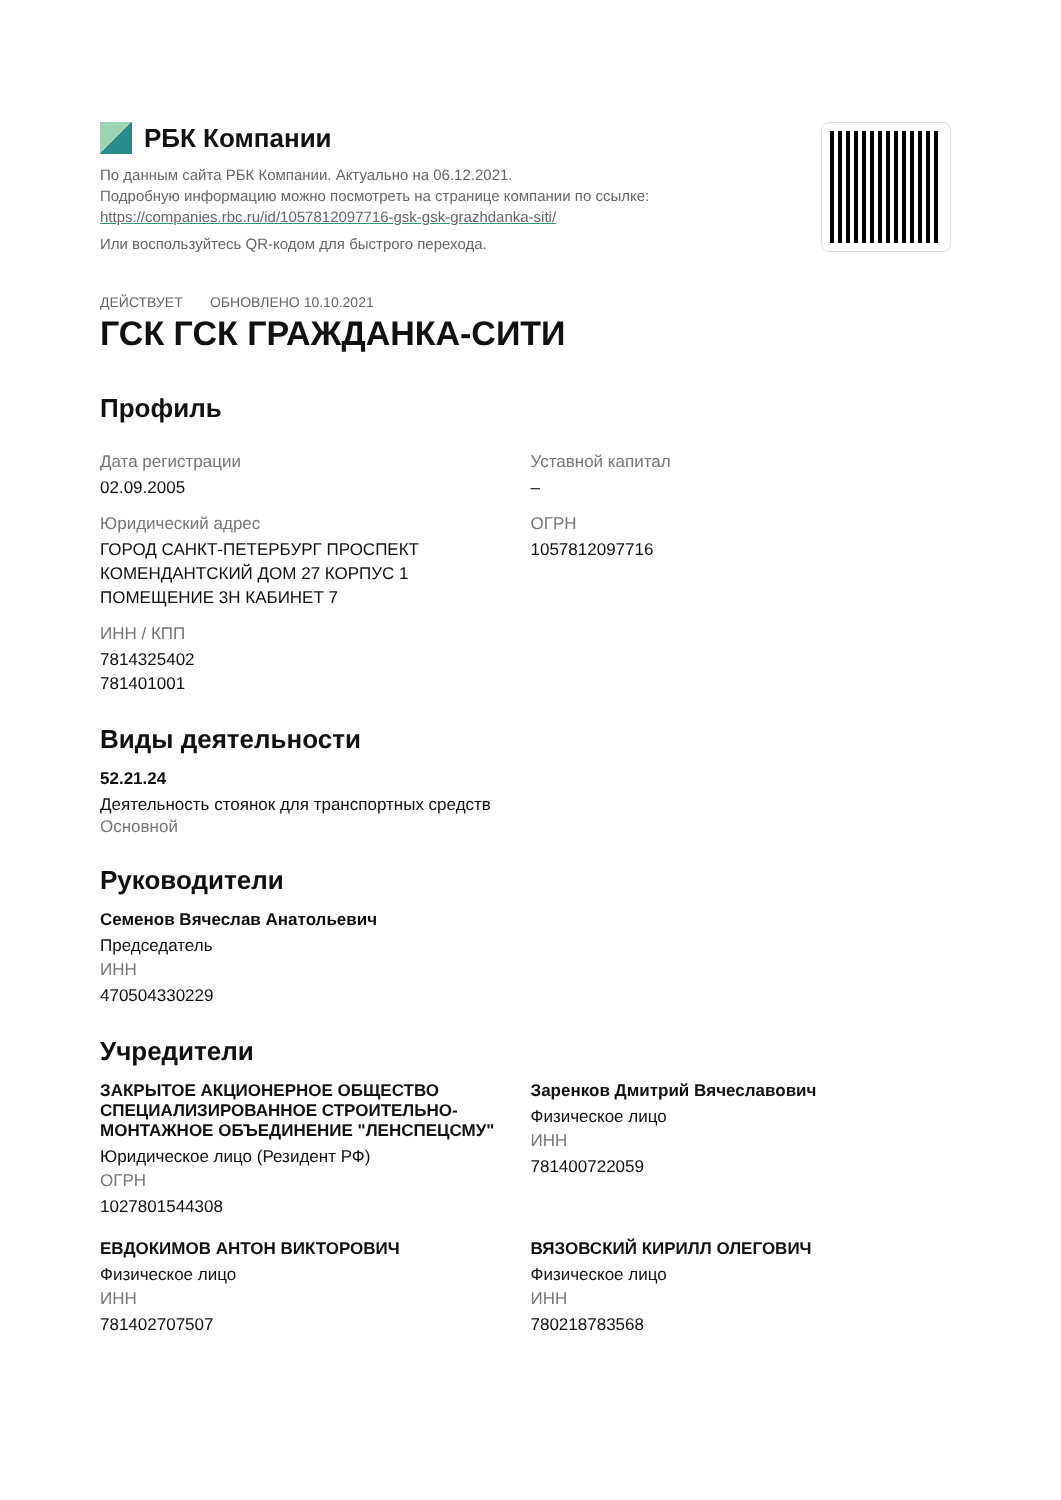РБК Компании
По данным сайта РБК Компании. Актуально на 06.12.2021.
Подробную информацию можно посмотреть на странице компании по ссылке:
https://companies.rbc.ru/id/1057812097716-gsk-gsk-grazhdanka-siti/
Или воспользуйтесь QR-кодом для быстрого перехода.
ДЕЙСТВУЕТ ОБНОВЛЕНО 10.10.2021
ГСК ГСК ГРАЖДАНКА-СИТИ
Профиль
Дата регистрации
02.09.2005
Юридический адрес
ГОРОД САНКТ-ПЕТЕРБУРГ ПРОСПЕКТ
КОМЕНДАНТСКИЙ ДОМ 27 КОРПУС 1
ПОМЕЩЕНИЕ 3Н КАБИНЕТ 7
ИНН / КПП
7814325402
781401001
Уставной капитал
–
ОГРН
1057812097716
Виды деятельности
52.21.24
Деятельность стоянок для транспортных средств
Основной
Руководители
Семенов Вячеслав Анатольевич
Председатель
ИНН
470504330229
Учредители
ЗАКРЫТОЕ АКЦИОНЕРНОЕ ОБЩЕСТВО СПЕЦИАЛИЗИРОВАННОЕ СТРОИТЕЛЬНО-МОНТАЖНОЕ ОБЪЕДИНЕНИЕ "ЛЕНСПЕЦСМУ"
Юридическое лицо (Резидент РФ)
ОГРН
1027801544308
Заренков Дмитрий Вячеславович
Физическое лицо
ИНН
781400722059
ЕВДОКИМОВ АНТОН ВИКТОРОВИЧ
Физическое лицо
ИНН
781402707507
ВЯЗОВСКИЙ КИРИЛЛ ОЛЕГОВИЧ
Физическое лицо
ИНН
780218783568